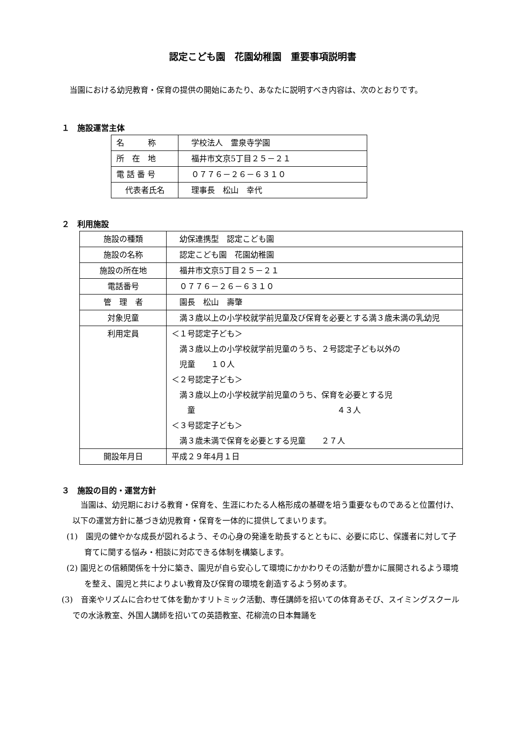認定こども園　花園幼稚園　重要事項説明書
　当園における幼児教育・保育の提供の開始にあたり、あなたに説明すべき内容は、次のとおりです。
１　施設運営主体
| 名 称 | 学校法人 霊泉寺学園 |
| 所 在 地 | 福井市文京5丁目２５－２１ |
| 電 話 番 号 | ０７７６－２６－６３１０ |
| 代表者氏名 | 理事長 松山 幸代 |
２　利用施設
| 施設の種類 | 幼保連携型 認定こども園 |
| 施設の名称 | 認定こども園 花園幼稚園 |
| 施設の所在地 | 福井市文京5丁目２５－２１ |
| 電話番号 | ０７７６－２６－６３１０ |
| 管 理 者 | 園長 松山 壽肇 |
| 対象児童 | 満３歳以上の小学校就学前児童及び保育を必要とする満３歳未満の乳幼児 |
| 利用定員 | ＜１号認定子ども＞ 満３歳以上の小学校就学前児童のうち、２号認定子ども以外の 児童 １０人 ＜２号認定子ども＞ 満３歳以上の小学校就学前児童のうち、保育を必要とする児 童 ４３人 ＜３号認定子ども＞ 満３歳未満で保育を必要とする児童 ２７人 |
| 開設年月日 | 平成２９年4月１日 |
３　施設の目的・運営方針
　当園は、幼児期における教育・保育を、生涯にわたる人格形成の基礎を培う重要なものであると位置付け、以下の運営方針に基づき幼児教育・保育を一体的に提供してまいります。
(1)　園児の健やかな成長が図れるよう、その心身の発達を助長するとともに、必要に応じ、保護者に対して子育てに関する悩み・相談に対応できる体制を構築します。
(2) 園児との信頼関係を十分に築き、園児が自ら安心して環境にかかわりその活動が豊かに展開されるよう環境を整え、園児と共によりよい教育及び保育の環境を創造するよう努めます。
(3)　音楽やリズムに合わせて体を動かすリトミック活動、専任講師を招いての体育あそび、スイミングスクールでの水泳教室、外国人講師を招いての英語教室、花柳流の日本舞踊を